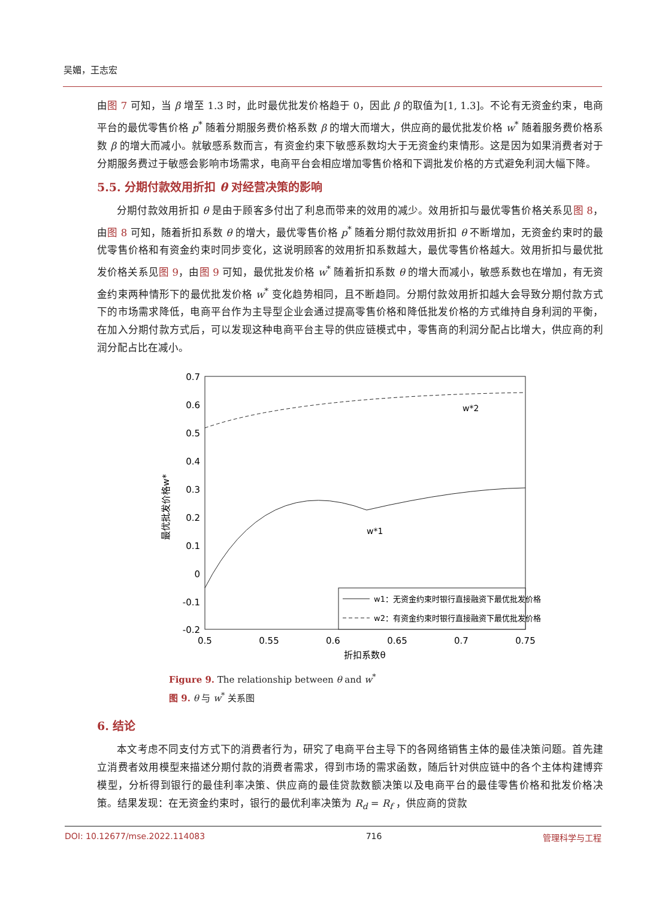吴媚，王志宏
由图 7 可知，当 β 增至 1.3 时，此时最优批发价格趋于 0，因此 β 的取值为[1, 1.3]。不论有无资金约束，电商平台的最优零售价格 p<sup>*</sup> 随着分期服务费价格系数 β 的增大而增大，供应商的最优批发价格 w<sup>*</sup> 随着服务费价格系数 β 的增大而减小。就敏感系数而言，有资金约束下敏感系数均大于无资金约束情形。这是因为如果消费者对于分期服务费过于敏感会影响市场需求，电商平台会相应增加零售价格和下调批发价格的方式避免利润大幅下降。
5.5. 分期付款效用折扣 θ 对经营决策的影响
分期付款效用折扣 θ 是由于顾客多付出了利息而带来的效用的减少。效用折扣与最优零售价格关系见图 8，由图 8 可知，随着折扣系数 θ 的增大，最优零售价格 p<sup>*</sup> 随着分期付款效用折扣 θ 不断增加，无资金约束时的最优零售价格和有资金约束时同步变化，这说明顾客的效用折扣系数越大，最优零售价格越大。效用折扣与最优批发价格关系见图 9，由图 9 可知，最优批发价格 w<sup>*</sup> 随着折扣系数 θ 的增大而减小，敏感系数也在增加，有无资金约束两种情形下的最优批发价格 w<sup>*</sup> 变化趋势相同，且不断趋同。分期付款效用折扣越大会导致分期付款方式下的市场需求降低，电商平台作为主导型企业会通过提高零售价格和降低批发价格的方式维持自身利润的平衡，在加入分期付款方式后，可以发现这种电商平台主导的供应链模式中，零售商的利润分配占比增大，供应商的利润分配占比在减小。
0.7
0.6
0.5
0.4
0.3
0.2
0.1
0
-0.1
-0.2
0.5
0.55
0.6
0.65
0.7
0.75
折扣系数θ
最优批发价格w*
w*2
w*1
w1：无资金约束时银行直接融资下最优批发价格
w2：有资金约束时银行直接融资下最优批发价格
Figure 9. The relationship between θ and w<sup>*</sup>
图 9. θ 与 w<sup>*</sup> 关系图
6. 结论
本文考虑不同支付方式下的消费者行为，研究了电商平台主导下的各网络销售主体的最佳决策问题。首先建立消费者效用模型来描述分期付款的消费者需求，得到市场的需求函数，随后针对供应链中的各个主体构建博弈模型，分析得到银行的最佳利率决策、供应商的最佳贷款数额决策以及电商平台的最佳零售价格和批发价格决策。结果发现：在无资金约束时，银行的最优利率决策为 R<sub>d</sub> = R<sub>f</sub> ，供应商的贷款
DOI: 10.12677/mse.2022.114083 716 管理科学与工程